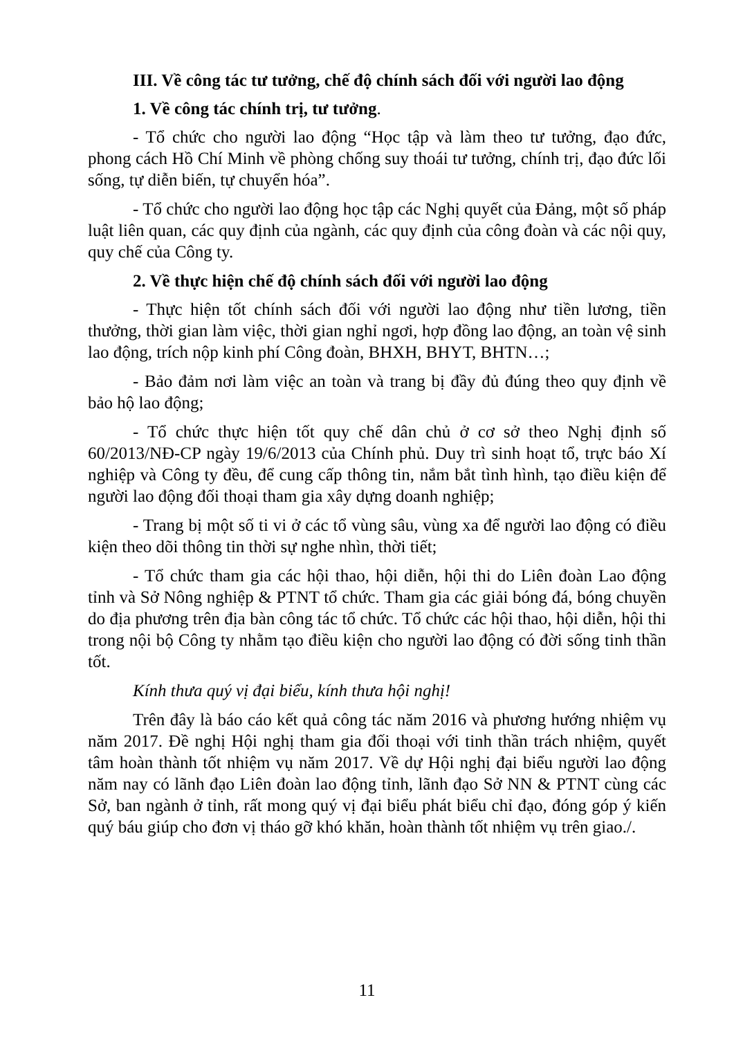III. Về công tác tư tưởng, chế độ chính sách đối với người lao động
1. Về công tác chính trị, tư tưởng.
- Tổ chức cho người lao động “Học tập và làm theo tư tưởng, đạo đức, phong cách Hồ Chí Minh về phòng chống suy thoái tư tưởng, chính trị, đạo đức lối sống, tự diễn biến, tự chuyển hóa”.
- Tổ chức cho người lao động học tập các Nghị quyết của Đảng, một số pháp luật liên quan, các quy định của ngành, các quy định của công đoàn và các nội quy, quy chế của Công ty.
2. Về thực hiện chế độ chính sách đối với người lao động
- Thực hiện tốt chính sách đối với người lao động như tiền lương, tiền thưởng, thời gian làm việc, thời gian nghỉ ngơi, hợp đồng lao động, an toàn vệ sinh lao động, trích nộp kinh phí Công đoàn, BHXH, BHYT, BHTN…;
- Bảo đảm nơi làm việc an toàn và trang bị đầy đủ đúng theo quy định về bảo hộ lao động;
- Tổ chức thực hiện tốt quy chế dân chủ ở cơ sở theo Nghị định số 60/2013/NĐ-CP ngày 19/6/2013 của Chính phủ. Duy trì sinh hoạt tổ, trực báo Xí nghiệp và Công ty đều, để cung cấp thông tin, nắm bắt tình hình, tạo điều kiện để người lao động đối thoại tham gia xây dựng doanh nghiệp;
- Trang bị một số ti vi ở các tổ vùng sâu, vùng xa để người lao động có điều kiện theo dõi thông tin thời sự nghe nhìn, thời tiết;
- Tổ chức tham gia các hội thao, hội diễn, hội thi do Liên đoàn Lao động tỉnh và Sở Nông nghiệp & PTNT tổ chức. Tham gia các giải bóng đá, bóng chuyền do địa phương trên địa bàn công tác tổ chức. Tổ chức các hội thao, hội diễn, hội thi trong nội bộ Công ty nhằm tạo điều kiện cho người lao động có đời sống tinh thần tốt.
Kính thưa quý vị đại biểu, kính thưa hội nghị!
Trên đây là báo cáo kết quả công tác năm 2016 và phương hướng nhiệm vụ năm 2017. Đề nghị Hội nghị tham gia đối thoại với tinh thần trách nhiệm, quyết tâm hoàn thành tốt nhiệm vụ năm 2017. Về dự Hội nghị đại biểu người lao động năm nay có lãnh đạo Liên đoàn lao động tỉnh, lãnh đạo Sở NN & PTNT cùng các Sở, ban ngành ở tỉnh, rất mong quý vị đại biểu phát biểu chỉ đạo, đóng góp ý kiến quý báu giúp cho đơn vị tháo gỡ khó khăn, hoàn thành tốt nhiệm vụ trên giao./.
11